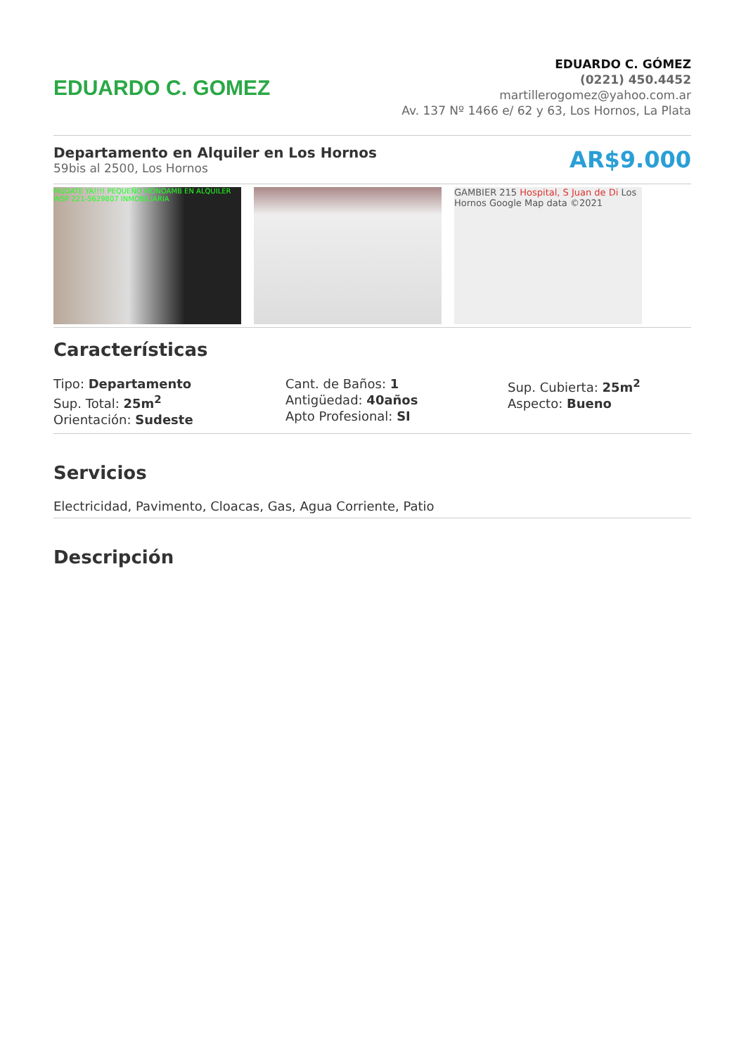EDUARDO C. GOMEZ
EDUARDO C. GÓMEZ
(0221) 450.4452
martillerogomez@yahoo.com.ar
Av. 137 Nº 1466 e/ 62 y 63, Los Hornos, La Plata
Departamento en Alquiler en Los Hornos
59bis al 2500, Los Hornos
AR$9.000
MUDATE YA!!!! PEQUEÑO MONOAMB EN ALQUILER WSP 221-5629807 INMOBILIARIA
GAMBIER 215 Hospital, S Juan de Di Los Hornos Google Map data ©2021
Características
Tipo: Departamento
Sup. Total: 25m<sup>2</sup>
Orientación: Sudeste
Cant. de Baños: 1
Antigüedad: 40años
Apto Profesional: SI
Sup. Cubierta: 25m<sup>2</sup>
Aspecto: Bueno
Servicios
Electricidad, Pavimento, Cloacas, Gas, Agua Corriente, Patio
Descripción